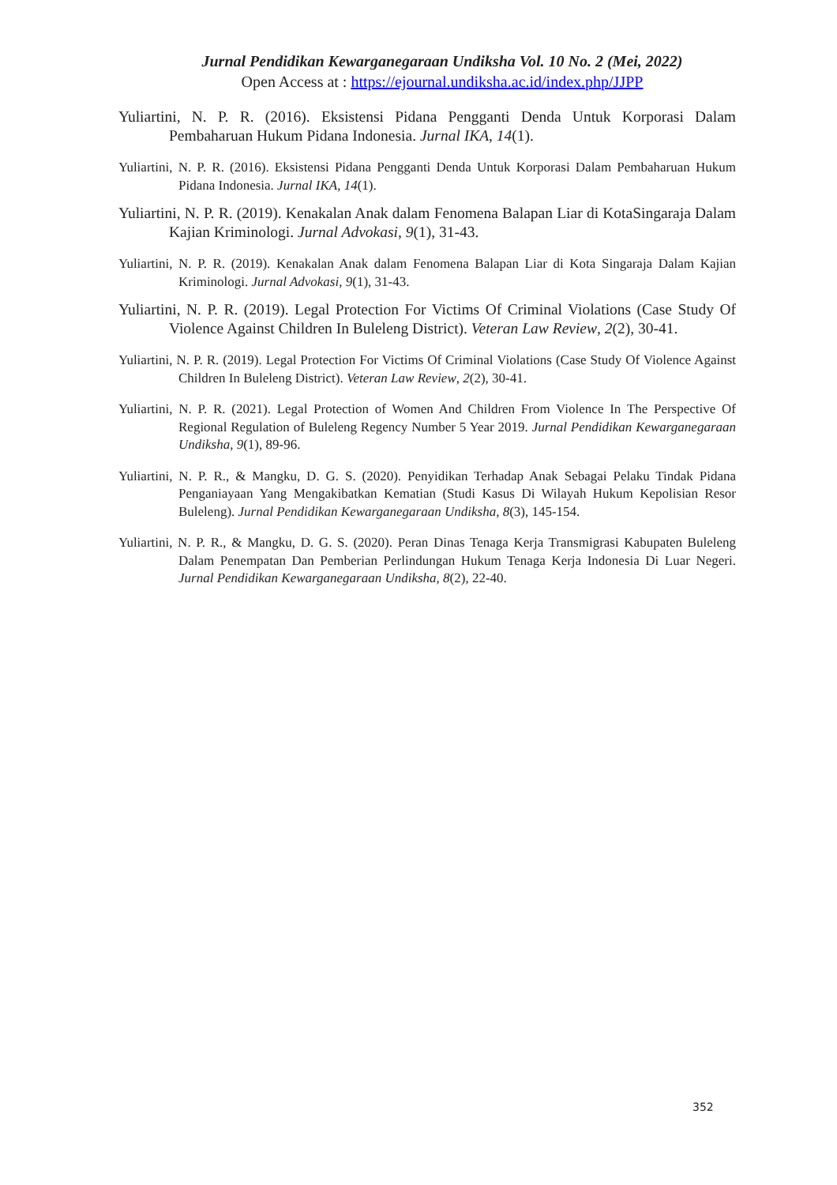Jurnal Pendidikan Kewarganegaraan Undiksha Vol. 10 No. 2 (Mei, 2022)
Open Access at : https://ejournal.undiksha.ac.id/index.php/JJPP
Yuliartini, N. P. R. (2016). Eksistensi Pidana Pengganti Denda Untuk Korporasi Dalam Pembaharuan Hukum Pidana Indonesia. Jurnal IKA, 14(1).
Yuliartini, N. P. R. (2016). Eksistensi Pidana Pengganti Denda Untuk Korporasi Dalam Pembaharuan Hukum Pidana Indonesia. Jurnal IKA, 14(1).
Yuliartini, N. P. R. (2019). Kenakalan Anak dalam Fenomena Balapan Liar di KotaSingaraja Dalam Kajian Kriminologi. Jurnal Advokasi, 9(1), 31-43.
Yuliartini, N. P. R. (2019). Kenakalan Anak dalam Fenomena Balapan Liar di Kota Singaraja Dalam Kajian Kriminologi. Jurnal Advokasi, 9(1), 31-43.
Yuliartini, N. P. R. (2019). Legal Protection For Victims Of Criminal Violations (Case Study Of Violence Against Children In Buleleng District). Veteran Law Review, 2(2), 30-41.
Yuliartini, N. P. R. (2019). Legal Protection For Victims Of Criminal Violations (Case Study Of Violence Against Children In Buleleng District). Veteran Law Review, 2(2), 30-41.
Yuliartini, N. P. R. (2021). Legal Protection of Women And Children From Violence In The Perspective Of Regional Regulation of Buleleng Regency Number 5 Year 2019. Jurnal Pendidikan Kewarganegaraan Undiksha, 9(1), 89-96.
Yuliartini, N. P. R., & Mangku, D. G. S. (2020). Penyidikan Terhadap Anak Sebagai Pelaku Tindak Pidana Penganiayaan Yang Mengakibatkan Kematian (Studi Kasus Di Wilayah Hukum Kepolisian Resor Buleleng). Jurnal Pendidikan Kewarganegaraan Undiksha, 8(3), 145-154.
Yuliartini, N. P. R., & Mangku, D. G. S. (2020). Peran Dinas Tenaga Kerja Transmigrasi Kabupaten Buleleng Dalam Penempatan Dan Pemberian Perlindungan Hukum Tenaga Kerja Indonesia Di Luar Negeri. Jurnal Pendidikan Kewarganegaraan Undiksha, 8(2), 22-40.
352